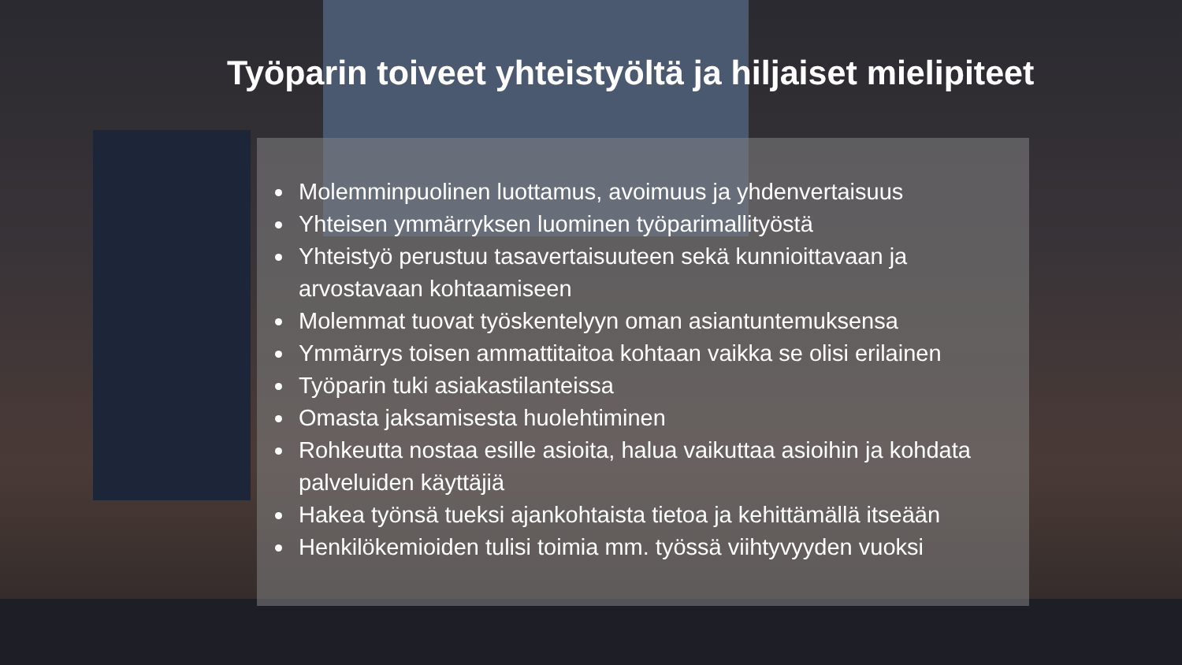Työparin toiveet yhteistyöltä ja hiljaiset mielipiteet
Molemminpuolinen luottamus, avoimuus ja yhdenvertaisuus
Yhteisen ymmärryksen luominen työparimallityöstä
Yhteistyö perustuu tasavertaisuuteen sekä kunnioittavaan ja arvostavaan kohtaamiseen
Molemmat tuovat työskentelyyn oman asiantuntemuksensa
Ymmärrys toisen ammattitaitoa kohtaan vaikka se olisi erilainen
Työparin tuki asiakastilanteissa
Omasta jaksamisesta huolehtiminen
Rohkeutta nostaa esille asioita, halua vaikuttaa asioihin ja kohdata palveluiden käyttäjiä
Hakea työnsä tueksi ajankohtaista tietoa ja kehittämällä itseään
Henkilökemioiden tulisi toimia mm. työssä viihtyvyyden vuoksi